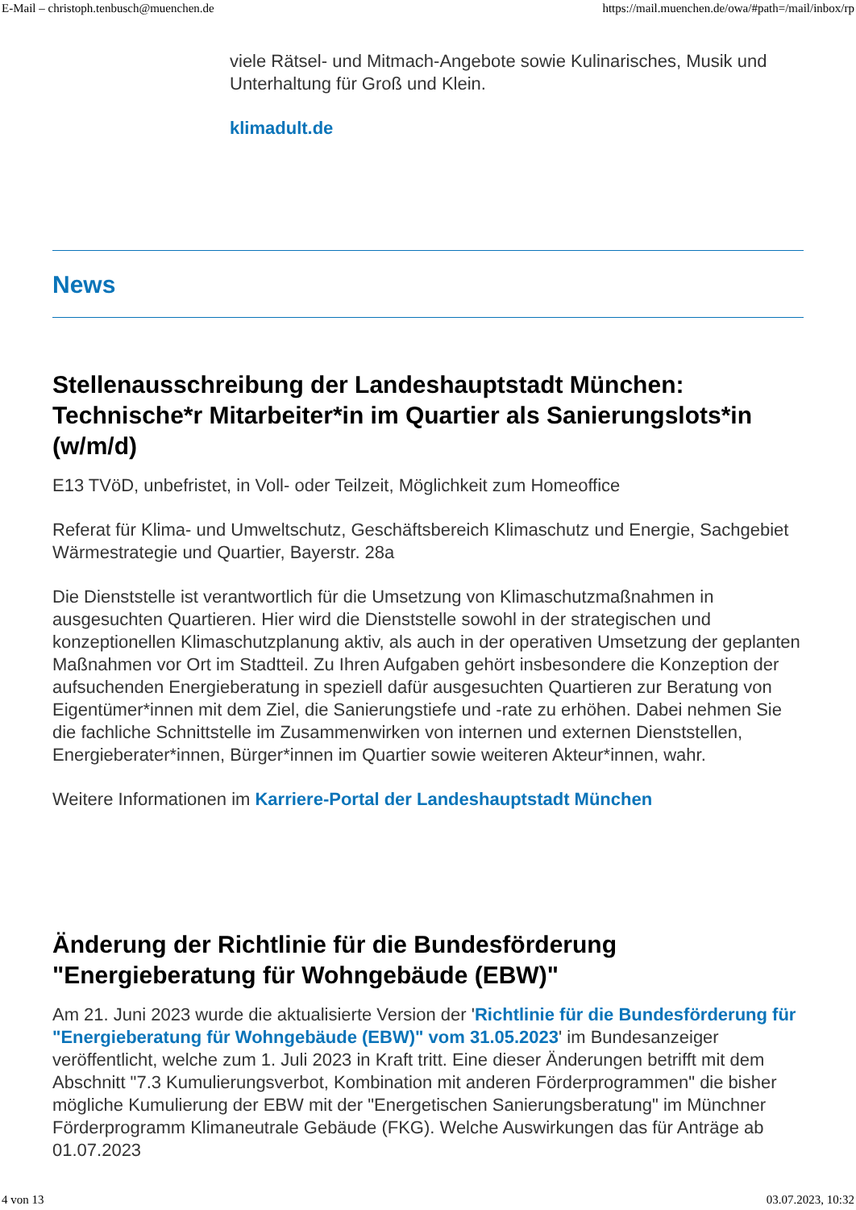E-Mail – christoph.tenbusch@muenchen.de https://mail.muenchen.de/owa/#path=/mail/inbox/rp
viele Rätsel- und Mitmach-Angebote sowie Kulinarisches, Musik und Unterhaltung für Groß und Klein.
klimadult.de
News
Stellenausschreibung der Landeshauptstadt München: Technische*r Mitarbeiter*in im Quartier als Sanierungslots*in (w/m/d)
E13 TVöD, unbefristet, in Voll- oder Teilzeit, Möglichkeit zum Homeoffice
Referat für Klima- und Umweltschutz, Geschäftsbereich Klimaschutz und Energie, Sachgebiet Wärmestrategie und Quartier, Bayerstr. 28a
Die Dienststelle ist verantwortlich für die Umsetzung von Klimaschutzmaßnahmen in ausgesuchten Quartieren. Hier wird die Dienststelle sowohl in der strategischen und konzeptionellen Klimaschutzplanung aktiv, als auch in der operativen Umsetzung der geplanten Maßnahmen vor Ort im Stadtteil. Zu Ihren Aufgaben gehört insbesondere die Konzeption der aufsuchenden Energieberatung in speziell dafür ausgesuchten Quartieren zur Beratung von Eigentümer*innen mit dem Ziel, die Sanierungstiefe und -rate zu erhöhen. Dabei nehmen Sie die fachliche Schnittstelle im Zusammenwirken von internen und externen Dienststellen, Energieberater*innen, Bürger*innen im Quartier sowie weiteren Akteur*innen, wahr.
Weitere Informationen im Karriere-Portal der Landeshauptstadt München
Änderung der Richtlinie für die Bundesförderung "Energieberatung für Wohngebäude (EBW)"
Am 21. Juni 2023 wurde die aktualisierte Version der 'Richtlinie für die Bundesförderung für "Energieberatung für Wohngebäude (EBW)" vom 31.05.2023' im Bundesanzeiger veröffentlicht, welche zum 1. Juli 2023 in Kraft tritt. Eine dieser Änderungen betrifft mit dem Abschnitt "7.3 Kumulierungsverbot, Kombination mit anderen Förderprogrammen" die bisher mögliche Kumulierung der EBW mit der "Energetischen Sanierungsberatung" im Münchner Förderprogramm Klimaneutrale Gebäude (FKG). Welche Auswirkungen das für Anträge ab 01.07.2023
4 von 13 03.07.2023, 10:32